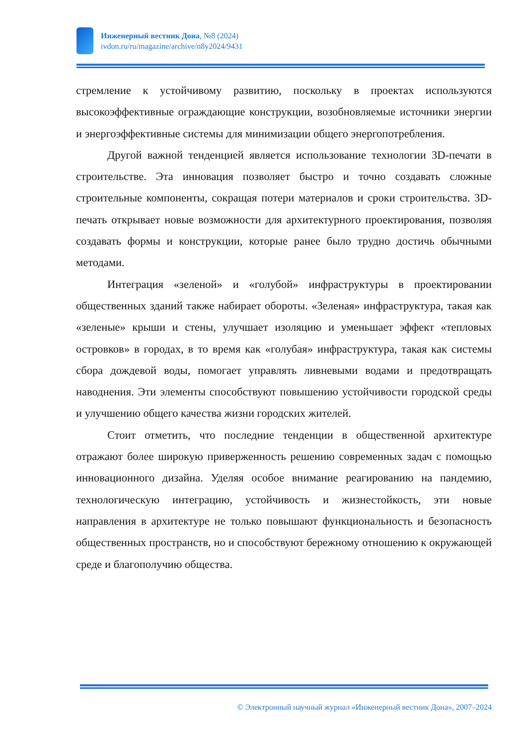Инженерный вестник Дона, №8 (2024)
ivdon.ru/ru/magazine/archive/n8y2024/9431
стремление к устойчивому развитию, поскольку в проектах используются высокоэффективные ограждающие конструкции, возобновляемые источники энергии и энергоэффективные системы для минимизации общего энергопотребления.
Другой важной тенденцией является использование технологии 3D-печати в строительстве. Эта инновация позволяет быстро и точно создавать сложные строительные компоненты, сокращая потери материалов и сроки строительства. 3D-печать открывает новые возможности для архитектурного проектирования, позволяя создавать формы и конструкции, которые ранее было трудно достичь обычными методами.
Интеграция «зеленой» и «голубой» инфраструктуры в проектировании общественных зданий также набирает обороты. «Зеленая» инфраструктура, такая как «зеленые» крыши и стены, улучшает изоляцию и уменьшает эффект «тепловых островков» в городах, в то время как «голубая» инфраструктура, такая как системы сбора дождевой воды, помогает управлять ливневыми водами и предотвращать наводнения. Эти элементы способствуют повышению устойчивости городской среды и улучшению общего качества жизни городских жителей.
Стоит отметить, что последние тенденции в общественной архитектуре отражают более широкую приверженность решению современных задач с помощью инновационного дизайна. Уделяя особое внимание реагированию на пандемию, технологическую интеграцию, устойчивость и жизнестойкость, эти новые направления в архитектуре не только повышают функциональность и безопасность общественных пространств, но и способствуют бережному отношению к окружающей среде и благополучию общества.
© Электронный научный журнал «Инженерный вестник Дона», 2007–2024